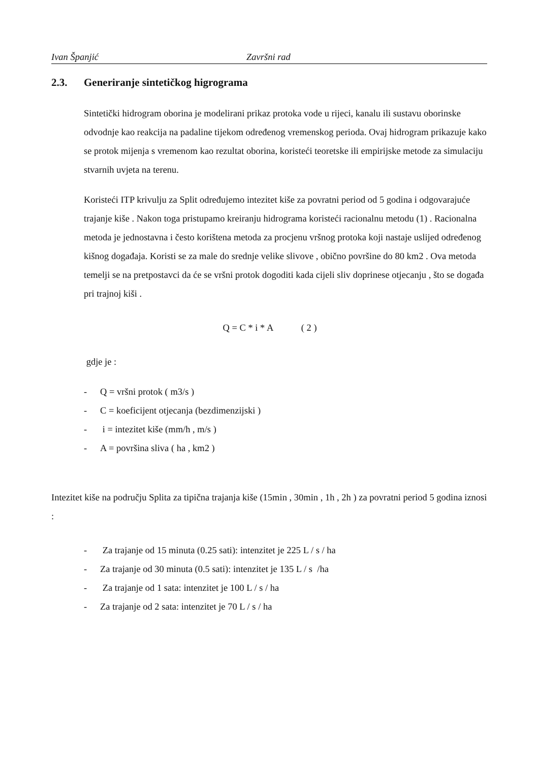Ivan Španjić Završni rad
2.3. Generiranje sintetičkog higrograma
Sintetički hidrogram oborina je modelirani prikaz protoka vode u rijeci, kanalu ili sustavu oborinske odvodnje kao reakcija na padaline tijekom određenog vremenskog perioda. Ovaj hidrogram prikazuje kako se protok mijenja s vremenom kao rezultat oborina, koristeći teoretske ili empirijske metode za simulaciju stvarnih uvjeta na terenu.
Koristeći ITP krivulju za Split određujemo intezitet kiše za povratni period od 5 godina i odgovarajuće trajanje kiše . Nakon toga pristupamo kreiranju hidrograma koristeći racionalnu metodu (1) . Racionalna metoda je jednostavna i često korištena metoda za procjenu vršnog protoka koji nastaje uslijed određenog kišnog događaja. Koristi se za male do srednje velike slivove , obično površine do 80 km2 . Ova metoda temelji se na pretpostavci da će se vršni protok dogoditi kada cijeli sliv doprinese otjecanju , što se događa pri trajnoj kiši .
Q = C * i * A ( 2 )
gdje je :
- Q = vršni protok ( m3/s )
- C = koeficijent otjecanja (bezdimenzijski )
- i = intezitet kiše (mm/h , m/s )
- A = površina sliva ( ha , km2 )
Intezitet kiše na području Splita za tipična trajanja kiše (15min , 30min , 1h , 2h ) za povratni period 5 godina iznosi :
- Za trajanje od 15 minuta (0.25 sati): intenzitet je 225 L / s / ha
- Za trajanje od 30 minuta (0.5 sati): intenzitet je 135 L / s /ha
- Za trajanje od 1 sata: intenzitet je 100 L / s / ha
- Za trajanje od 2 sata: intenzitet je 70 L / s / ha